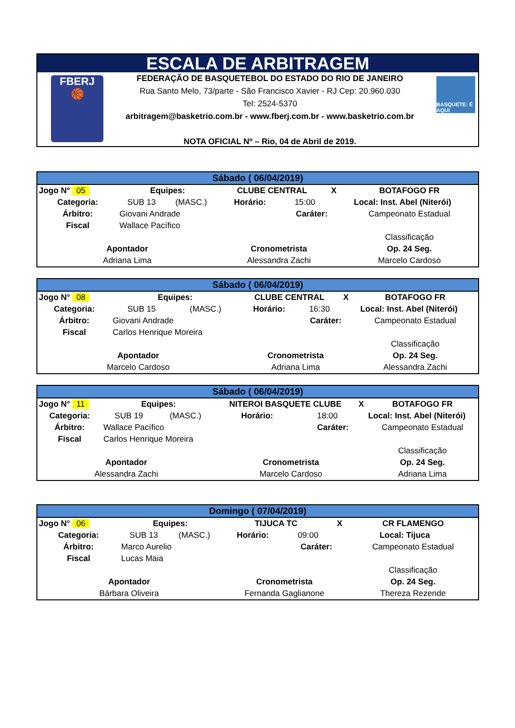ESCALA DE ARBITRAGEM
FBERJ
🏀
FEDERAÇÃO DE BASQUETEBOL DO ESTADO DO RIO DE JANEIRO
Rua Santo Melo, 73/parte - São Francisco Xavier - RJ Cep: 20.960.030
Tel: 2524-5370
arbitragem@basketrio.com.br - www.fberj.com.br - www.basketrio.com.br
NOTA OFICIAL Nº – Rio, 04 de Abril de 2019.
BASQUETE: É AQUI
| Sábado ( 06/04/2019) | | | | | | |
| Jogo N° 05 | Equipes: | | CLUBE CENTRAL | | X | BOTAFOGO FR |
| Categoria: | SUB 13 | (MASC.) | Horário: | 15:00 | Local: Inst. Abel (Niterói) | |
| Árbitro: | Giovani Andrade | | | Caráter: | | Campeonato Estadual |
| Fiscal | Wallace Pacífico | | | | | |
| | | | | | | Classificação |
| Apontador | | | Cronometrista | | | Op. 24 Seg. |
| Adriana Lima | | | Alessandra Zachi | | | Marcelo Cardoso |
| Sábado ( 06/04/2019) | | | | | | |
| Jogo N° 08 | Equipes: | | CLUBE CENTRAL | | X | BOTAFOGO FR |
| Categoria: | SUB 15 | (MASC.) | Horário: | 16:30 | Local: Inst. Abel (Niterói) | |
| Árbitro: | Giovani Andrade | | | Caráter: | | Campeonato Estadual |
| Fiscal | Carlos Henrique Moreira | | | | | |
| | | | | | | Classificação |
| Apontador | | | Cronometrista | | | Op. 24 Seg. |
| Marcelo Cardoso | | | Adriana Lima | | | Alessandra Zachi |
| Sábado ( 06/04/2019) | | | | | | |
| Jogo N° 11 | Equipes: | | NITEROI BASQUETE CLUBE | | X | BOTAFOGO FR |
| Categoria: | SUB 19 | (MASC.) | Horário: | 18:00 | Local: Inst. Abel (Niterói) | |
| Árbitro: | Wallace Pacífico | | | Caráter: | | Campeonato Estadual |
| Fiscal | Carlos Henrique Moreira | | | | | |
| | | | | | | Classificação |
| Apontador | | | Cronometrista | | | Op. 24 Seg. |
| Alessandra Zachi | | | Marcelo Cardoso | | | Adriana Lima |
| Domingo ( 07/04/2019) | | | | | | |
| Jogo N° 06 | Equipes: | | TIJUCA TC | | X | CR FLAMENGO |
| Categoria: | SUB 13 | (MASC.) | Horário: | 09:00 | Local: Tijuca | |
| Árbitro: | Marco Aurelio | | | Caráter: | | Campeonato Estadual |
| Fiscal | Lucas Maia | | | | | |
| | | | | | | Classificação |
| Apontador | | | Cronometrista | | | Op. 24 Seg. |
| Bárbara Oliveira | | | Fernanda Gaglianone | | | Thereza Rezende |